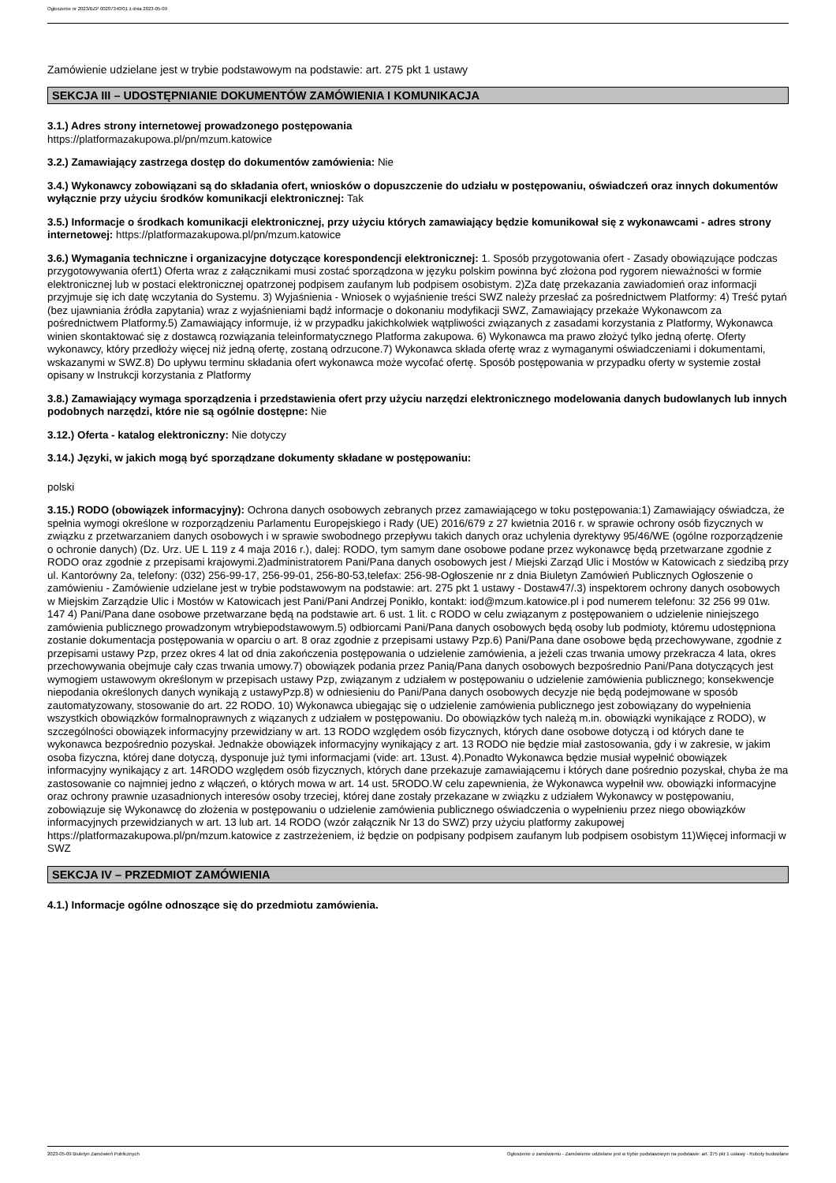Ogłoszenie nr 2023/BZP 00207340/01 z dnia 2023-05-09
Zamówienie udzielane jest w trybie podstawowym na podstawie: art. 275 pkt 1 ustawy
SEKCJA III – UDOSTĘPNIANIE DOKUMENTÓW ZAMÓWIENIA I KOMUNIKACJA
3.1.) Adres strony internetowej prowadzonego postępowania
https://platformazakupowa.pl/pn/mzum.katowice
3.2.) Zamawiający zastrzega dostęp do dokumentów zamówienia: Nie
3.4.) Wykonawcy zobowiązani są do składania ofert, wniosków o dopuszczenie do udziału w postępowaniu, oświadczeń oraz innych dokumentów wyłącznie przy użyciu środków komunikacji elektronicznej: Tak
3.5.) Informacje o środkach komunikacji elektronicznej, przy użyciu których zamawiający będzie komunikował się z wykonawcami - adres strony internetowej: https://platformazakupowa.pl/pn/mzum.katowice
3.6.) Wymagania techniczne i organizacyjne dotyczące korespondencji elektronicznej: 1. Sposób przygotowania ofert - Zasady obowiązujące podczas przygotowywania ofert1) Oferta wraz z załącznikami musi zostać sporządzona w języku polskim powinna być złożona pod rygorem nieważności w formie elektronicznej lub w postaci elektronicznej opatrzonej podpisem zaufanym lub podpisem osobistym. 2)Za datę przekazania zawiadomień oraz informacji przyjmuje się ich datę wczytania do Systemu. 3) Wyjaśnienia - Wniosek o wyjaśnienie treści SWZ należy przesłać za pośrednictwem Platformy: 4) Treść pytań (bez ujawniania źródła zapytania) wraz z wyjaśnieniami bądź informacje o dokonaniu modyfikacji SWZ, Zamawiający przekaże Wykonawcom za pośrednictwem Platformy.5) Zamawiający informuje, iż w przypadku jakichkolwiek wątpliwości związanych z zasadami korzystania z Platformy, Wykonawca winien skontaktować się z dostawcą rozwiązania teleinformatycznego Platforma zakupowa. 6) Wykonawca ma prawo złożyć tylko jedną ofertę. Oferty wykonawcy, który przedłoży więcej niż jedną ofertę, zostaną odrzucone.7) Wykonawca składa ofertę wraz z wymaganymi oświadczeniami i dokumentami, wskazanymi w SWZ.8) Do upływu terminu składania ofert wykonawca może wycofać ofertę. Sposób postępowania w przypadku oferty w systemie został opisany w Instrukcji korzystania z Platformy
3.8.) Zamawiający wymaga sporządzenia i przedstawienia ofert przy użyciu narzędzi elektronicznego modelowania danych budowlanych lub innych podobnych narzędzi, które nie są ogólnie dostępne: Nie
3.12.) Oferta - katalog elektroniczny: Nie dotyczy
3.14.) Języki, w jakich mogą być sporządzane dokumenty składane w postępowaniu:
polski
3.15.) RODO (obowiązek informacyjny): Ochrona danych osobowych zebranych przez zamawiającego w toku postępowania:1) Zamawiający oświadcza, że spełnia wymogi określone w rozporządzeniu Parlamentu Europejskiego i Rady (UE) 2016/679 z 27 kwietnia 2016 r. w sprawie ochrony osób fizycznych w związku z przetwarzaniem danych osobowych i w sprawie swobodnego przepływu takich danych oraz uchylenia dyrektywy 95/46/WE (ogólne rozporządzenie o ochronie danych) (Dz. Urz. UE L 119 z 4 maja 2016 r.), dalej: RODO, tym samym dane osobowe podane przez wykonawcę będą przetwarzane zgodnie z RODO oraz zgodnie z przepisami krajowymi.2)administratorem Pani/Pana danych osobowych jest / Miejski Zarząd Ulic i Mostów w Katowicach z siedzibą przy ul. Kantorówny 2a, telefony: (032) 256-99-17, 256-99-01, 256-80-53,telefax: 256-98-Ogłoszenie nr z dnia Biuletyn Zamówień Publicznych Ogłoszenie o zamówieniu - Zamówienie udzielane jest w trybie podstawowym na podstawie: art. 275 pkt 1 ustawy - Dostaw47/.3) inspektorem ochrony danych osobowych w Miejskim Zarządzie Ulic i Mostów w Katowicach jest Pani/Pani Andrzej Ponikło, kontakt: iod@mzum.katowice.pl i pod numerem telefonu: 32 256 99 01w. 147 4) Pani/Pana dane osobowe przetwarzane będą na podstawie art. 6 ust. 1 lit. c RODO w celu związanym z postępowaniem o udzielenie niniejszego zamówienia publicznego prowadzonym wtrybiepodstawowym.5) odbiorcami Pani/Pana danych osobowych będą osoby lub podmioty, któremu udostępniona zostanie dokumentacja postępowania w oparciu o art. 8 oraz zgodnie z przepisami ustawy Pzp.6) Pani/Pana dane osobowe będą przechowywane, zgodnie z przepisami ustawy Pzp, przez okres 4 lat od dnia zakończenia postępowania o udzielenie zamówienia, a jeżeli czas trwania umowy przekracza 4 lata, okres przechowywania obejmuje cały czas trwania umowy.7) obowiązek podania przez Panią/Pana danych osobowych bezpośrednio Pani/Pana dotyczących jest wymogiem ustawowym określonym w przepisach ustawy Pzp, związanym z udziałem w postępowaniu o udzielenie zamówienia publicznego; konsekwencje niepodania określonych danych wynikają z ustawyPzp.8) w odniesieniu do Pani/Pana danych osobowych decyzje nie będą podejmowane w sposób zautomatyzowany, stosowanie do art. 22 RODO. 10) Wykonawca ubiegając się o udzielenie zamówienia publicznego jest zobowiązany do wypełnienia wszystkich obowiązków formalnoprawnych z wiązanych z udziałem w postępowaniu. Do obowiązków tych należą m.in. obowiązki wynikające z RODO), w szczególności obowiązek informacyjny przewidziany w art. 13 RODO względem osób fizycznych, których dane osobowe dotyczą i od których dane te wykonawca bezpośrednio pozyskał. Jednakże obowiązek informacyjny wynikający z art. 13 RODO nie będzie miał zastosowania, gdy i w zakresie, w jakim osoba fizyczna, której dane dotyczą, dysponuje już tymi informacjami (vide: art. 13ust. 4).Ponadto Wykonawca będzie musiał wypełnić obowiązek informacyjny wynikający z art. 14RODO względem osób fizycznych, których dane przekazuje zamawiającemu i których dane pośrednio pozyskał, chyba że ma zastosowanie co najmniej jedno z włączeń, o których mowa w art. 14 ust. 5RODO.W celu zapewnienia, że Wykonawca wypełnił ww. obowiązki informacyjne oraz ochrony prawnie uzasadnionych interesów osoby trzeciej, której dane zostały przekazane w związku z udziałem Wykonawcy w postępowaniu, zobowiązuje się Wykonawcę do złożenia w postępowaniu o udzielenie zamówienia publicznego oświadczenia o wypełnieniu przez niego obowiązków informacyjnych przewidzianych w art. 13 lub art. 14 RODO (wzór załącznik Nr 13 do SWZ) przy użyciu platformy zakupowej https://platformazakupowa.pl/pn/mzum.katowice z zastrzeżeniem, iż będzie on podpisany podpisem zaufanym lub podpisem osobistym 11)Więcej informacji w SWZ
SEKCJA IV – PRZEDMIOT ZAMÓWIENIA
4.1.) Informacje ogólne odnoszące się do przedmiotu zamówienia.
2023-05-09 Biuletyn Zamówień Publicznych Ogłoszenie o zamówieniu - Zamówienie udzielane jest w trybie podstawowym na podstawie: art. 275 pkt 1 ustawy - Roboty budowlane